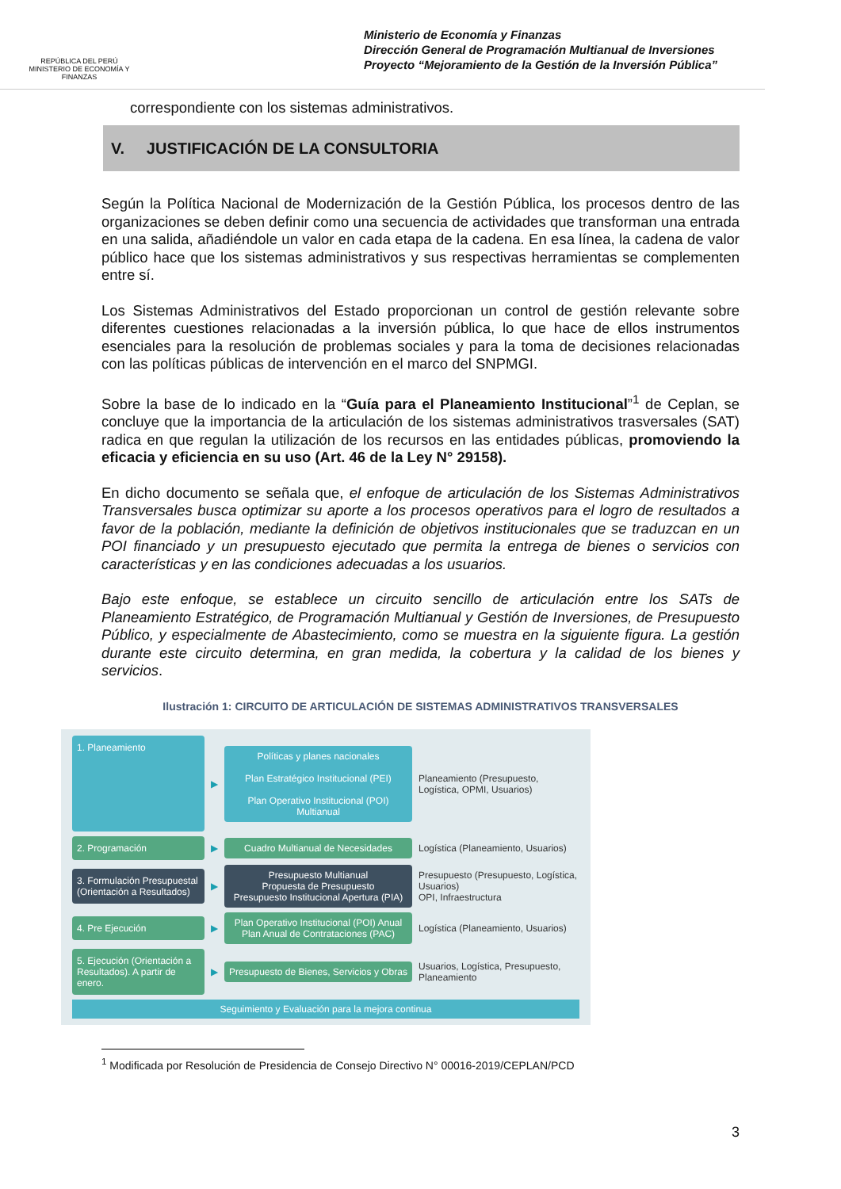REPÚBLICA DEL PERÚ
MINISTERIO DE ECONOMÍA Y FINANZAS
Ministerio de Economía y Finanzas
Dirección General de Programación Multianual de Inversiones
Proyecto “Mejoramiento de la Gestión de la Inversión Pública”
correspondiente con los sistemas administrativos.
V. JUSTIFICACIÓN DE LA CONSULTORIA
Según la Política Nacional de Modernización de la Gestión Pública, los procesos dentro de las organizaciones se deben definir como una secuencia de actividades que transforman una entrada en una salida, añadiéndole un valor en cada etapa de la cadena. En esa línea, la cadena de valor público hace que los sistemas administrativos y sus respectivas herramientas se complementen entre sí.
Los Sistemas Administrativos del Estado proporcionan un control de gestión relevante sobre diferentes cuestiones relacionadas a la inversión pública, lo que hace de ellos instrumentos esenciales para la resolución de problemas sociales y para la toma de decisiones relacionadas con las políticas públicas de intervención en el marco del SNPMGI.
Sobre la base de lo indicado en la “Guía para el Planeamiento Institucional”<sup>1</sup> de Ceplan, se concluye que la importancia de la articulación de los sistemas administrativos trasversales (SAT) radica en que regulan la utilización de los recursos en las entidades públicas, promoviendo la eficacia y eficiencia en su uso (Art. 46 de la Ley N° 29158).
En dicho documento se señala que, el enfoque de articulación de los Sistemas Administrativos Transversales busca optimizar su aporte a los procesos operativos para el logro de resultados a favor de la población, mediante la definición de objetivos institucionales que se traduzcan en un POI financiado y un presupuesto ejecutado que permita la entrega de bienes o servicios con características y en las condiciones adecuadas a los usuarios.
Bajo este enfoque, se establece un circuito sencillo de articulación entre los SATs de Planeamiento Estratégico, de Programación Multianual y Gestión de Inversiones, de Presupuesto Público, y especialmente de Abastecimiento, como se muestra en la siguiente figura. La gestión durante este circuito determina, en gran medida, la cobertura y la calidad de los bienes y servicios.
Ilustración 1: CIRCUITO DE ARTICULACIÓN DE SISTEMAS ADMINISTRATIVOS TRANSVERSALES
1. Planeamiento
▶
Políticas y planes nacionales
Plan Estratégico Institucional (PEI)
Plan Operativo Institucional (POI) Multianual
Planeamiento (Presupuesto, Logística, OPMI, Usuarios)
2. Programación
▶
Cuadro Multianual de Necesidades
Logística (Planeamiento, Usuarios)
3. Formulación Presupuestal (Orientación a Resultados)
▶
Presupuesto Multianual
Propuesta de Presupuesto
Presupuesto Institucional Apertura (PIA)
Presupuesto (Presupuesto, Logística, Usuarios)
OPI, Infraestructura
4. Pre Ejecución
▶
Plan Operativo Institucional (POI) Anual Plan Anual de Contrataciones (PAC)
Logística (Planeamiento, Usuarios)
5. Ejecución (Orientación a Resultados). A partir de enero.
▶
Presupuesto de Bienes, Servicios y Obras
Usuarios, Logística, Presupuesto, Planeamiento
Seguimiento y Evaluación para la mejora continua
<sup>1</sup> Modificada por Resolución de Presidencia de Consejo Directivo N° 00016-2019/CEPLAN/PCD
3